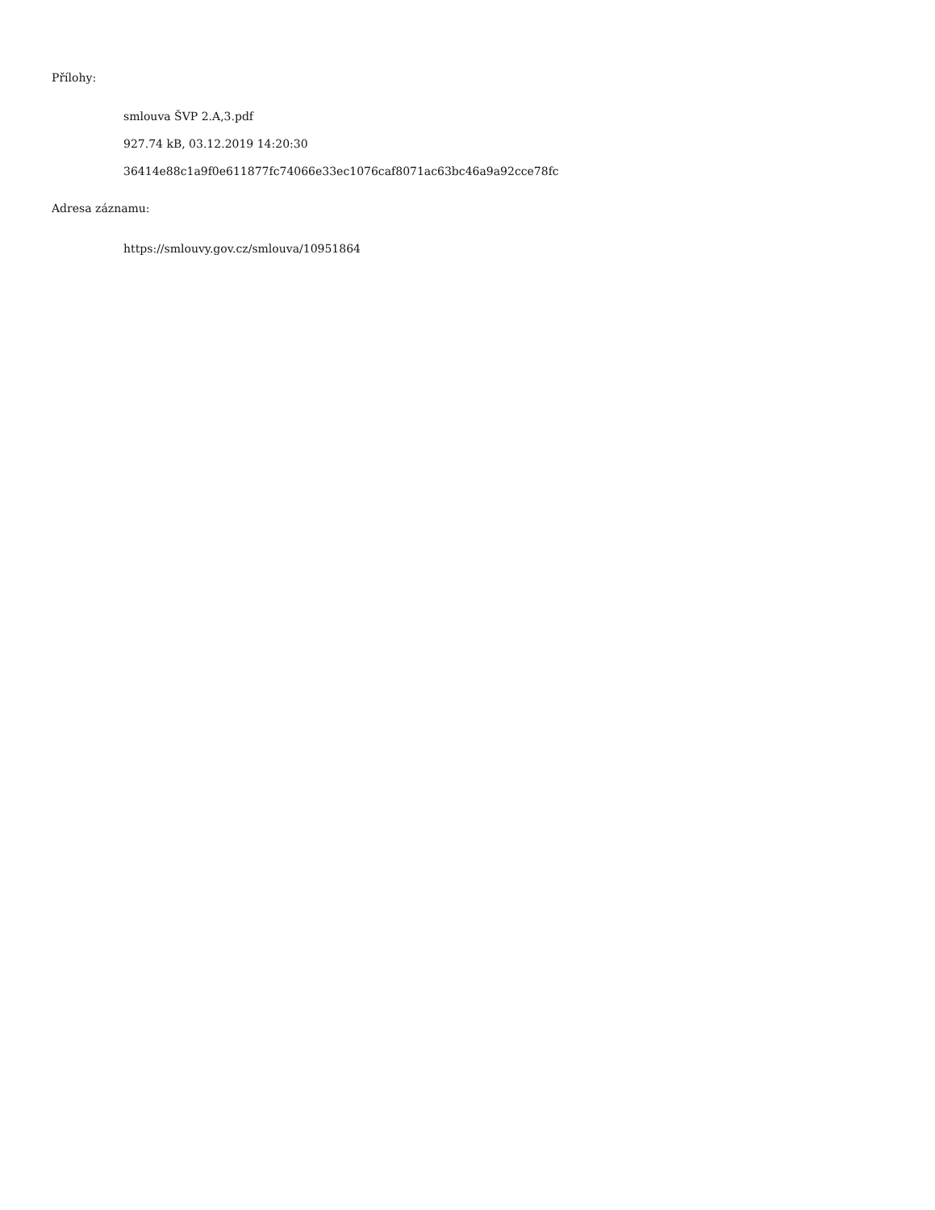Přílohy:
smlouva ŠVP 2.A,3.pdf
927.74 kB, 03.12.2019 14:20:30
36414e88c1a9f0e611877fc74066e33ec1076caf8071ac63bc46a9a92cce78fc
Adresa záznamu:
https://smlouvy.gov.cz/smlouva/10951864